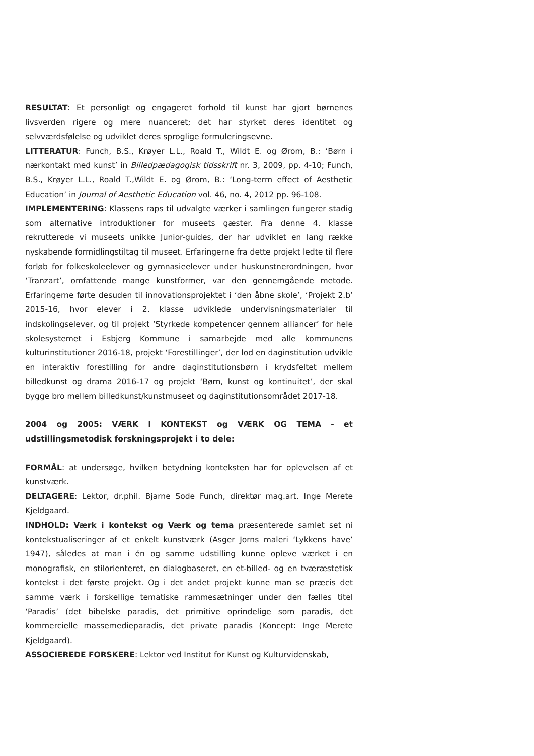RESULTAT: Et personligt og engageret forhold til kunst har gjort børnenes livsverden rigere og mere nuanceret; det har styrket deres identitet og selvværdsfølelse og udviklet deres sproglige formuleringsevne.
LITTERATUR: Funch, B.S., Krøyer L.L., Roald T., Wildt E. og Ørom, B.: ‘Børn i nærkontakt med kunst’ in Billedpædagogisk tidsskrift nr. 3, 2009, pp. 4-10; Funch, B.S., Krøyer L.L., Roald T.,Wildt E. og Ørom, B.: ‘Long-term effect of Aesthetic Education’ in Journal of Aesthetic Education vol. 46, no. 4, 2012 pp. 96-108.
IMPLEMENTERING: Klassens raps til udvalgte værker i samlingen fungerer stadig som alternative introduktioner for museets gæster. Fra denne 4. klasse rekrutterede vi museets unikke Junior-guides, der har udviklet en lang række nyskabende formidlingstiltag til museet. Erfaringerne fra dette projekt ledte til flere forløb for folkeskoleelever og gymnasieelever under huskunstnerordningen, hvor ‘Tranzart’, omfattende mange kunstformer, var den gennemgående metode. Erfaringerne førte desuden til innovationsprojektet i ‘den åbne skole’, ‘Projekt 2.b’ 2015-16, hvor elever i 2. klasse udviklede undervisningsmaterialer til indskolingselever, og til projekt ‘Styrkede kompetencer gennem alliancer’ for hele skolesystemet i Esbjerg Kommune i samarbejde med alle kommunens kulturinstitutioner 2016-18, projekt ‘Forestillinger’, der lod en daginstitution udvikle en interaktiv forestilling for andre daginstitutionsbørn i krydsfeltet mellem billedkunst og drama 2016-17 og projekt ‘Børn, kunst og kontinuitet’, der skal bygge bro mellem billedkunst/kunstmuseet og daginstitutionsområdet 2017-18.
2004 og 2005: VÆRK I KONTEKST og VÆRK OG TEMA - et udstillingsmetodisk forskningsprojekt i to dele:
FORMÅL: at undersøge, hvilken betydning konteksten har for oplevelsen af et kunstværk.
DELTAGERE: Lektor, dr.phil. Bjarne Sode Funch, direktør mag.art. Inge Merete Kjeldgaard.
INDHOLD: Værk i kontekst og Værk og tema præsenterede samlet set ni kontekstualiseringer af et enkelt kunstværk (Asger Jorns maleri ‘Lykkens have’ 1947), således at man i én og samme udstilling kunne opleve værket i en monografisk, en stilorienteret, en dialogbaseret, en et-billed- og en tværæstetisk kontekst i det første projekt. Og i det andet projekt kunne man se præcis det samme værk i forskellige tematiske rammesætninger under den fælles titel ‘Paradis’ (det bibelske paradis, det primitive oprindelige som paradis, det kommercielle massemedieparadis, det private paradis (Koncept: Inge Merete Kjeldgaard).
ASSOCIEREDE FORSKERE: Lektor ved Institut for Kunst og Kulturvidenskab,